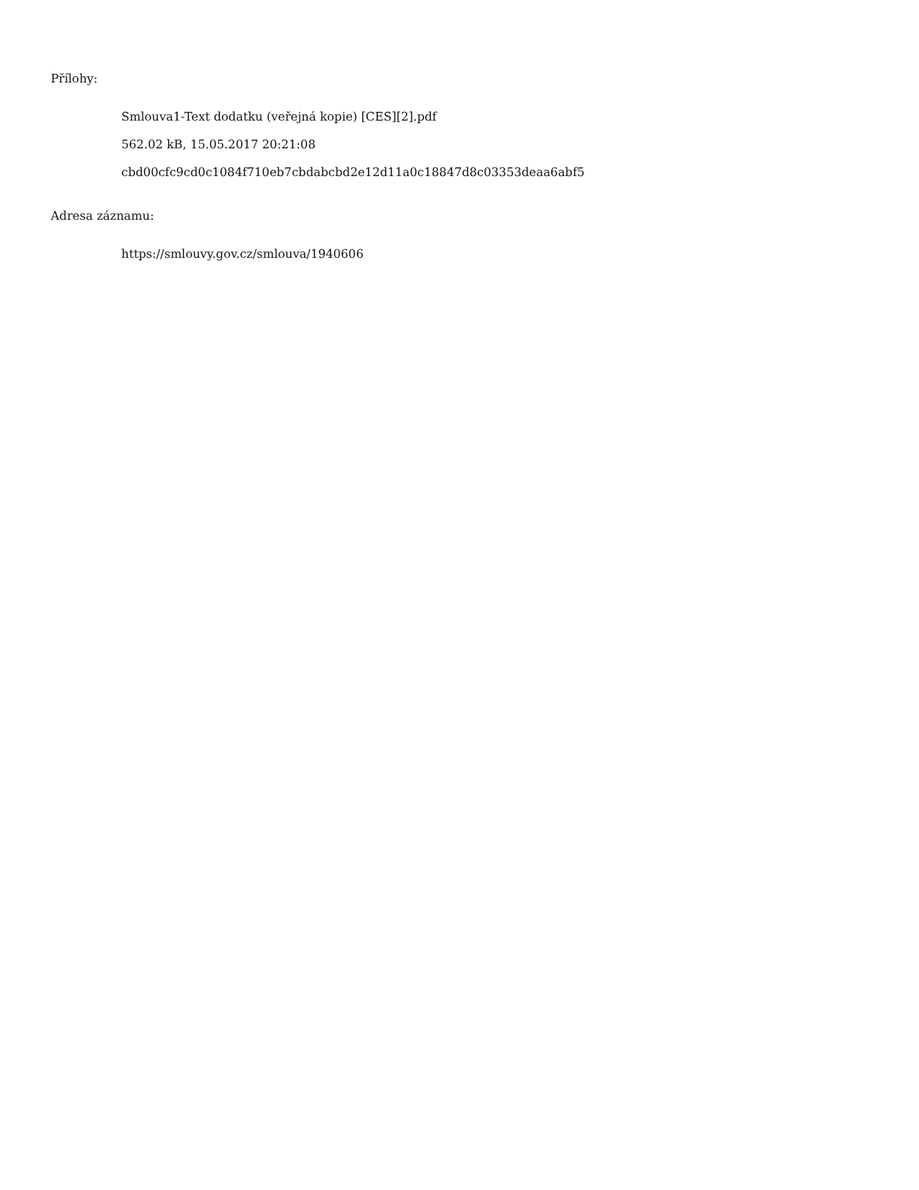Přílohy:
Smlouva1-Text dodatku (veřejná kopie) [CES][2].pdf
562.02 kB, 15.05.2017 20:21:08
cbd00cfc9cd0c1084f710eb7cbdabcbd2e12d11a0c18847d8c03353deaa6abf5
Adresa záznamu:
https://smlouvy.gov.cz/smlouva/1940606